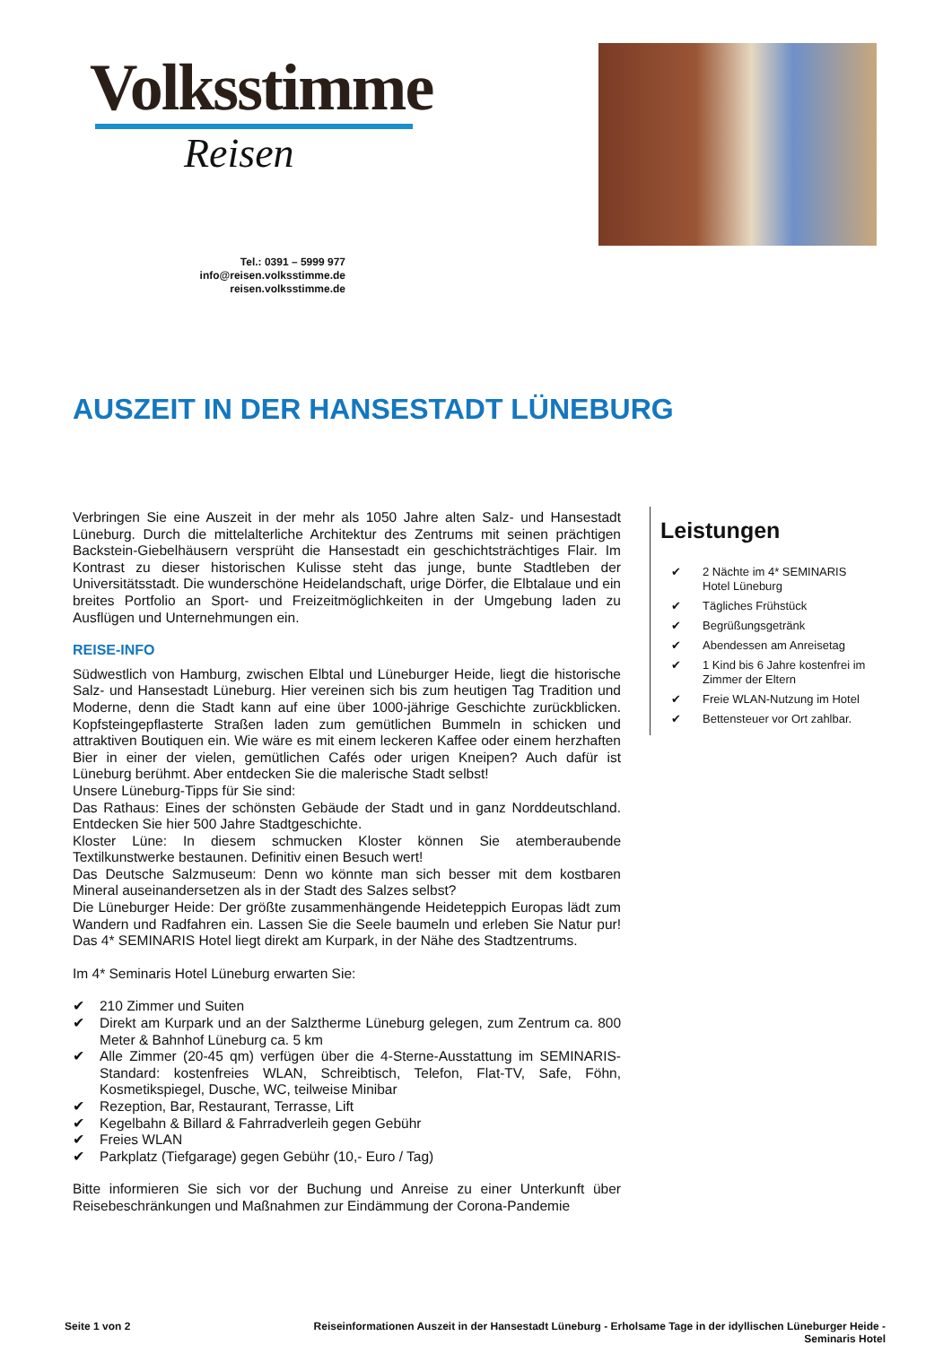Volksstimme
Reisen
Tel.: 0391 – 5999 977
info@reisen.volksstimme.de
reisen.volksstimme.de
AUSZEIT IN DER HANSESTADT LÜNEBURG
Verbringen Sie eine Auszeit in der mehr als 1050 Jahre alten Salz- und Hansestadt Lüneburg. Durch die mittelalterliche Architektur des Zentrums mit seinen prächtigen Backstein-Giebelhäusern versprüht die Hansestadt ein geschichtsträchtiges Flair. Im Kontrast zu dieser historischen Kulisse steht das junge, bunte Stadtleben der Universitätsstadt. Die wunderschöne Heidelandschaft, urige Dörfer, die Elbtalaue und ein breites Portfolio an Sport- und Freizeitmöglichkeiten in der Umgebung laden zu Ausflügen und Unternehmungen ein.
REISE-INFO
Südwestlich von Hamburg, zwischen Elbtal und Lüneburger Heide, liegt die historische Salz- und Hansestadt Lüneburg. Hier vereinen sich bis zum heutigen Tag Tradition und Moderne, denn die Stadt kann auf eine über 1000-jährige Geschichte zurückblicken. Kopfsteingepflasterte Straßen laden zum gemütlichen Bummeln in schicken und attraktiven Boutiquen ein. Wie wäre es mit einem leckeren Kaffee oder einem herzhaften Bier in einer der vielen, gemütlichen Cafés oder urigen Kneipen? Auch dafür ist Lüneburg berühmt. Aber entdecken Sie die malerische Stadt selbst!
Unsere Lüneburg-Tipps für Sie sind:
Das Rathaus: Eines der schönsten Gebäude der Stadt und in ganz Norddeutschland. Entdecken Sie hier 500 Jahre Stadtgeschichte.
Kloster Lüne: In diesem schmucken Kloster können Sie atemberaubende Textilkunstwerke bestaunen. Definitiv einen Besuch wert!
Das Deutsche Salzmuseum: Denn wo könnte man sich besser mit dem kostbaren Mineral auseinandersetzen als in der Stadt des Salzes selbst?
Die Lüneburger Heide: Der größte zusammenhängende Heideteppich Europas lädt zum Wandern und Radfahren ein. Lassen Sie die Seele baumeln und erleben Sie Natur pur! Das 4* SEMINARIS Hotel liegt direkt am Kurpark, in der Nähe des Stadtzentrums.
Im 4* Seminaris Hotel Lüneburg erwarten Sie:
210 Zimmer und Suiten
Direkt am Kurpark und an der Salztherme Lüneburg gelegen, zum Zentrum ca. 800 Meter & Bahnhof Lüneburg ca. 5 km
Alle Zimmer (20-45 qm) verfügen über die 4-Sterne-Ausstattung im SEMINARIS-Standard: kostenfreies WLAN, Schreibtisch, Telefon, Flat-TV, Safe, Föhn, Kosmetikspiegel, Dusche, WC, teilweise Minibar
Rezeption, Bar, Restaurant, Terrasse, Lift
Kegelbahn & Billard & Fahrradverleih gegen Gebühr
Freies WLAN
Parkplatz (Tiefgarage) gegen Gebühr (10,- Euro / Tag)
Bitte informieren Sie sich vor der Buchung und Anreise zu einer Unterkunft über Reisebeschränkungen und Maßnahmen zur Eindämmung der Corona-Pandemie
Leistungen
2 Nächte im 4* SEMINARIS Hotel Lüneburg
Tägliches Frühstück
Begrüßungsgetränk
Abendessen am Anreisetag
1 Kind bis 6 Jahre kostenfrei im Zimmer der Eltern
Freie WLAN-Nutzung im Hotel
Bettensteuer vor Ort zahlbar.
Seite 1 von 2 Reiseinformationen Auszeit in der Hansestadt Lüneburg - Erholsame Tage in der idyllischen Lüneburger Heide - Seminaris Hotel